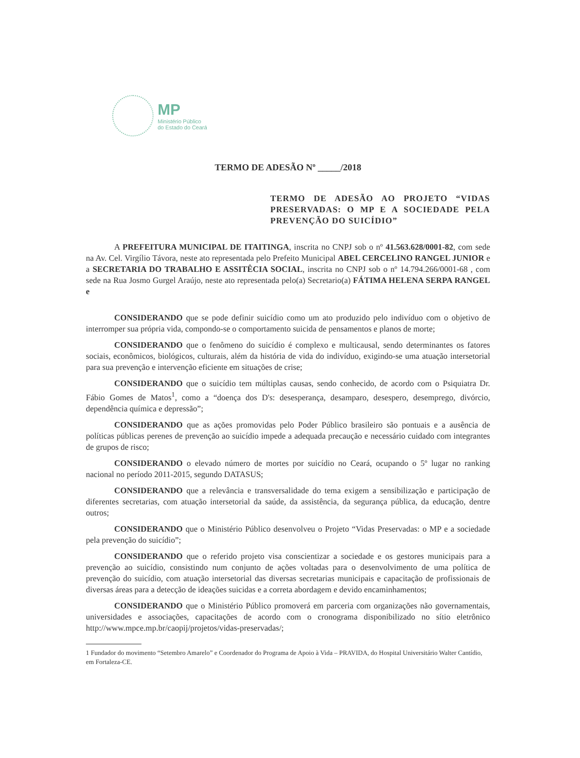MP
Ministério Público
do Estado do Ceará
TERMO DE ADESÃO Nº _____/2018
TERMO DE ADESÃO AO PROJETO “VIDAS PRESERVADAS: O MP E A SOCIEDADE PELA PREVENÇÃO DO SUICÍDIO”
A PREFEITURA MUNICIPAL DE ITAITINGA, inscrita no CNPJ sob o nº 41.563.628/0001-82, com sede na Av. Cel. Virgílio Távora, neste ato representada pelo Prefeito Municipal ABEL CERCELINO RANGEL JUNIOR e a SECRETARIA DO TRABALHO E ASSITÊCIA SOCIAL, inscrita no CNPJ sob o nº 14.794.266/0001-68 , com sede na Rua Josmo Gurgel Araújo, neste ato representada pelo(a) Secretario(a) FÁTIMA HELENA SERPA RANGEL e
CONSIDERANDO que se pode definir suicídio como um ato produzido pelo indivíduo com o objetivo de interromper sua própria vida, compondo-se o comportamento suicida de pensamentos e planos de morte;
CONSIDERANDO que o fenômeno do suicídio é complexo e multicausal, sendo determinantes os fatores sociais, econômicos, biológicos, culturais, além da história de vida do indivíduo, exigindo-se uma atuação intersetorial para sua prevenção e intervenção eficiente em situações de crise;
CONSIDERANDO que o suicídio tem múltiplas causas, sendo conhecido, de acordo com o Psiquiatra Dr. Fábio Gomes de Matos<sup>1</sup>, como a “doença dos D's: desesperança, desamparo, desespero, desemprego, divórcio, dependência química e depressão”;
CONSIDERANDO que as ações promovidas pelo Poder Público brasileiro são pontuais e a ausência de políticas públicas perenes de prevenção ao suicídio impede a adequada precaução e necessário cuidado com integrantes de grupos de risco;
CONSIDERANDO o elevado número de mortes por suicídio no Ceará, ocupando o 5º lugar no ranking nacional no período 2011-2015, segundo DATASUS;
CONSIDERANDO que a relevância e transversalidade do tema exigem a sensibilização e participação de diferentes secretarias, com atuação intersetorial da saúde, da assistência, da segurança pública, da educação, dentre outros;
CONSIDERANDO que o Ministério Público desenvolveu o Projeto “Vidas Preservadas: o MP e a sociedade pela prevenção do suicídio”;
CONSIDERANDO que o referido projeto visa conscientizar a sociedade e os gestores municipais para a prevenção ao suicídio, consistindo num conjunto de ações voltadas para o desenvolvimento de uma política de prevenção do suicídio, com atuação intersetorial das diversas secretarias municipais e capacitação de profissionais de diversas áreas para a detecção de ideações suicidas e a correta abordagem e devido encaminhamentos;
CONSIDERANDO que o Ministério Público promoverá em parceria com organizações não governamentais, universidades e associações, capacitações de acordo com o cronograma disponibilizado no sítio eletrônico http://www.mpce.mp.br/caopij/projetos/vidas-preservadas/;
1 Fundador do movimento “Setembro Amarelo” e Coordenador do Programa de Apoio à Vida – PRAVIDA, do Hospital Universitário Walter Cantídio, em Fortaleza-CE.